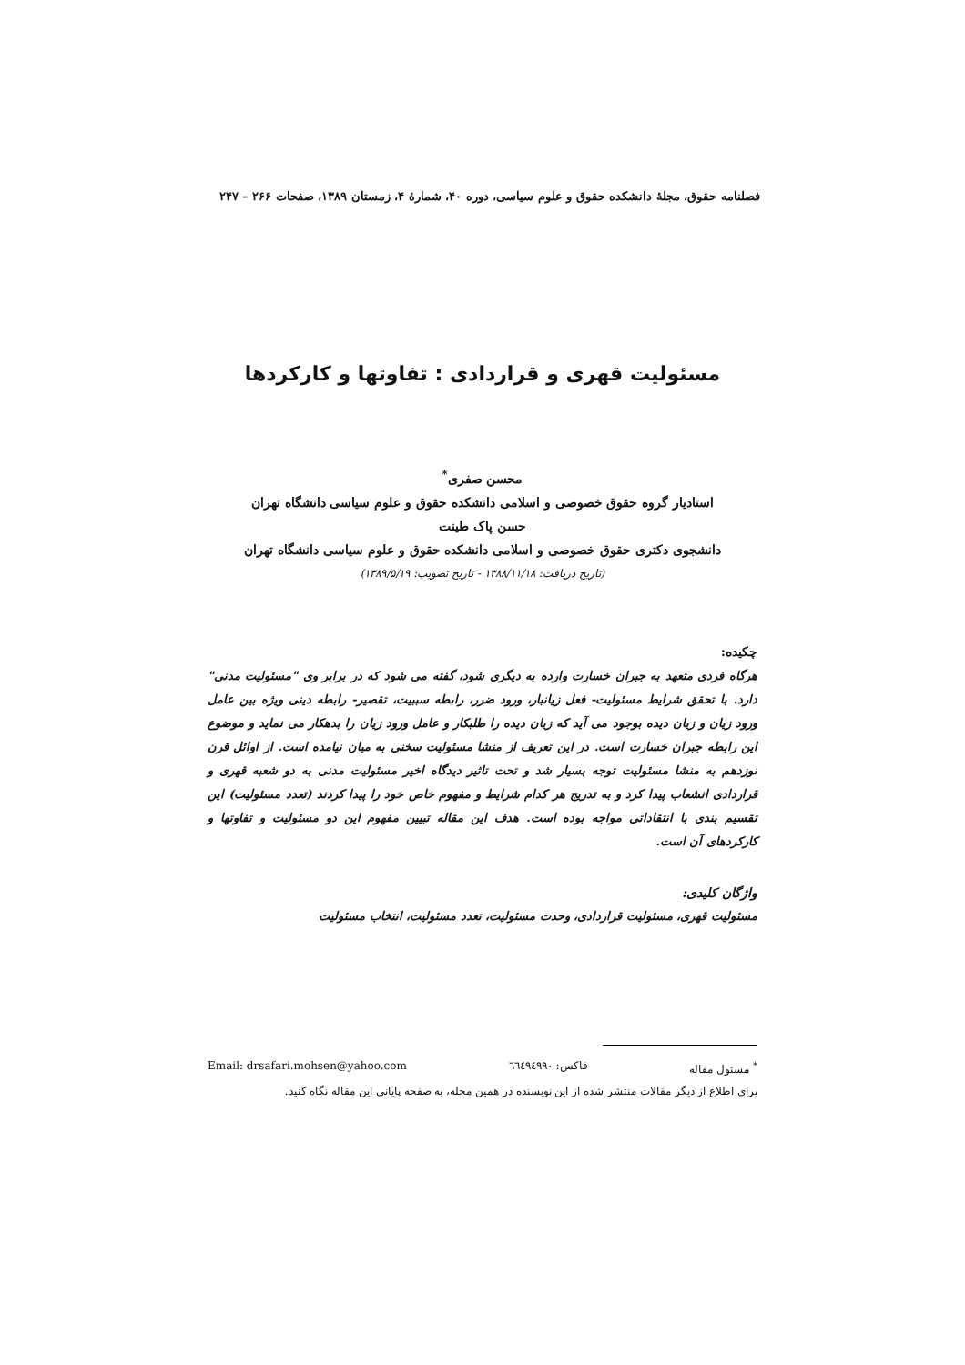فصلنامه حقوق، مجلهٔ دانشکده حقوق و علوم سیاسی، دوره ۴۰، شمارهٔ ۴، زمستان ۱۳۸۹، صفحات ۲۶۶ – ۲۴۷
مسئولیت قهری و قراردادی : تفاوتها و کارکردها
محسن صفری<sup>*</sup>
استادیار گروه حقوق خصوصی و اسلامی دانشکده حقوق و علوم سیاسی دانشگاه تهران
حسن پاک طینت
دانشجوی دکتری حقوق خصوصی و اسلامی دانشکده حقوق و علوم سیاسی دانشگاه تهران
(تاریخ دریافت: ۱۳۸۸/۱۱/۱۸ - تاریخ تصویب: ۱۳۸۹/۵/۱۹)
چکیده:
هرگاه فردی متعهد به جبران خسارت وارده به دیگری شود، گفته می شود که در برابر وی "مسئولیت مدنی" دارد. با تحقق شرایط مسئولیت- فعل زیانبار، ورود ضرر، رابطه سببیت، تقصیر- رابطه دینی ویژه بین عامل ورود زیان و زیان دیده بوجود می آید که زیان دیده را طلبکار و عامل ورود زیان را بدهکار می نماید و موضوع این رابطه جبران خسارت است. در این تعریف از منشا مسئولیت سخنی به میان نیامده است. از اوائل قرن نوزدهم به منشا مسئولیت توجه بسیار شد و تحت تاثیر دیدگاه اخیر مسئولیت مدنی به دو شعبه قهری و قراردادی انشعاب پیدا کرد و به تدریج هر کدام شرایط و مفهوم خاص خود را پیدا کردند (تعدد مسئولیت) این تقسیم بندی با انتقاداتی مواجه بوده است. هدف این مقاله تبیین مفهوم این دو مسئولیت و تفاوتها و کارکردهای آن است.
واژگان کلیدی:
مسئولیت قهری، مسئولیت قراردادی، وحدت مسئولیت، تعدد مسئولیت، انتخاب مسئولیت
<sup>*</sup> مسئول مقاله فاکس: ٦٦٤٩٤٩٩٠ Email: drsafari.mohsen@yahoo.com
برای اطلاع از دیگر مقالات منتشر شده از این نویسنده در همین مجله، به صفحه پایانی این مقاله نگاه کنید.